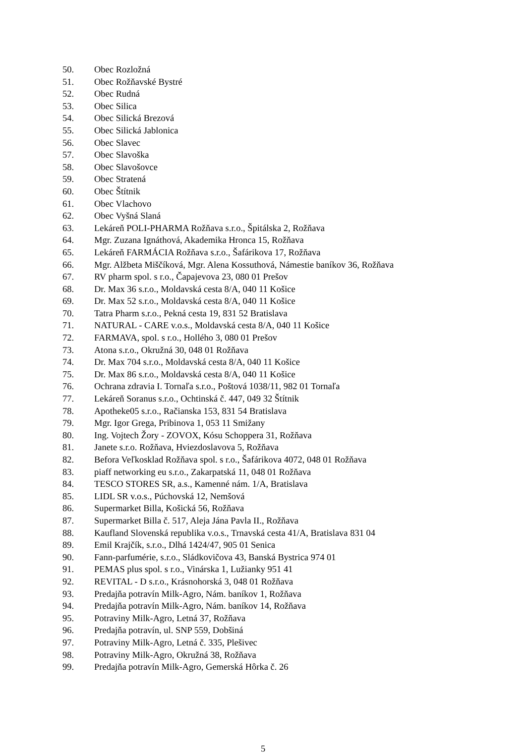50. Obec Rozložná
51. Obec Rožňavské Bystré
52. Obec Rudná
53. Obec Silica
54. Obec Silická Brezová
55. Obec Silická Jablonica
56. Obec Slavec
57. Obec Slavoška
58. Obec Slavošovce
59. Obec Stratená
60. Obec Štítnik
61. Obec Vlachovo
62. Obec Vyšná Slaná
63. Lekáreň POLI-PHARMA Rožňava s.r.o., Špitálska 2, Rožňava
64. Mgr. Zuzana Ignáthová, Akademika Hronca 15, Rožňava
65. Lekáreň FARMÁCIA Rožňava s.r.o., Šafárikova 17, Rožňava
66. Mgr. Alžbeta Miščíková, Mgr. Alena Kossuthová, Námestie baníkov 36, Rožňava
67. RV pharm spol. s r.o., Čapajevova 23, 080 01 Prešov
68. Dr. Max 36 s.r.o., Moldavská cesta 8/A, 040 11 Košice
69. Dr. Max 52 s.r.o., Moldavská cesta 8/A, 040 11 Košice
70. Tatra Pharm s.r.o., Pekná cesta 19, 831 52 Bratislava
71. NATURAL - CARE v.o.s., Moldavská cesta 8/A, 040 11 Košice
72. FARMAVA, spol. s r.o., Hollého 3, 080 01 Prešov
73. Atona s.r.o., Okružná 30, 048 01 Rožňava
74. Dr. Max 704 s.r.o., Moldavská cesta 8/A, 040 11 Košice
75. Dr. Max 86 s.r.o., Moldavská cesta 8/A, 040 11 Košice
76. Ochrana zdravia I. Tornaľa s.r.o., Poštová 1038/11, 982 01 Tornaľa
77. Lekáreň Soranus s.r.o., Ochtinská č. 447, 049 32 Štítnik
78. Apotheke05 s.r.o., Račianska 153, 831 54 Bratislava
79. Mgr. Igor Grega, Pribinova 1, 053 11 Smižany
80. Ing. Vojtech Žory - ZOVOX, Kósu Schoppera 31, Rožňava
81. Janete s.r.o. Rožňava, Hviezdoslavova 5, Rožňava
82. Befora Veľkosklad Rožňava spol. s r.o., Šafárikova 4072, 048 01 Rožňava
83. piaff networking eu s.r.o., Zakarpatská 11, 048 01 Rožňava
84. TESCO STORES SR, a.s., Kamenné nám. 1/A, Bratislava
85. LIDL SR v.o.s., Púchovská 12, Nemšová
86. Supermarket Billa, Košická 56, Rožňava
87. Supermarket Billa č. 517, Aleja Jána Pavla II., Rožňava
88. Kaufland Slovenská republika v.o.s., Trnavská cesta 41/A, Bratislava 831 04
89. Emil Krajčík, s.r.o., Dlhá 1424/47, 905 01 Senica
90. Fann-parfumérie, s.r.o., Sládkovičova 43, Banská Bystrica 974 01
91. PEMAS plus spol. s r.o., Vinárska 1, Lužianky 951 41
92. REVITAL - D s.r.o., Krásnohorská 3, 048 01 Rožňava
93. Predajňa potravín Milk-Agro, Nám. baníkov 1, Rožňava
94. Predajňa potravín Milk-Agro, Nám. baníkov 14, Rožňava
95. Potraviny Milk-Agro, Letná 37, Rožňava
96. Predajňa potravín, ul. SNP 559, Dobšiná
97. Potraviny Milk-Agro, Letná č. 335, Plešivec
98. Potraviny Milk-Agro, Okružná 38, Rožňava
99. Predajňa potravín Milk-Agro, Gemerská Hôrka č. 26
5